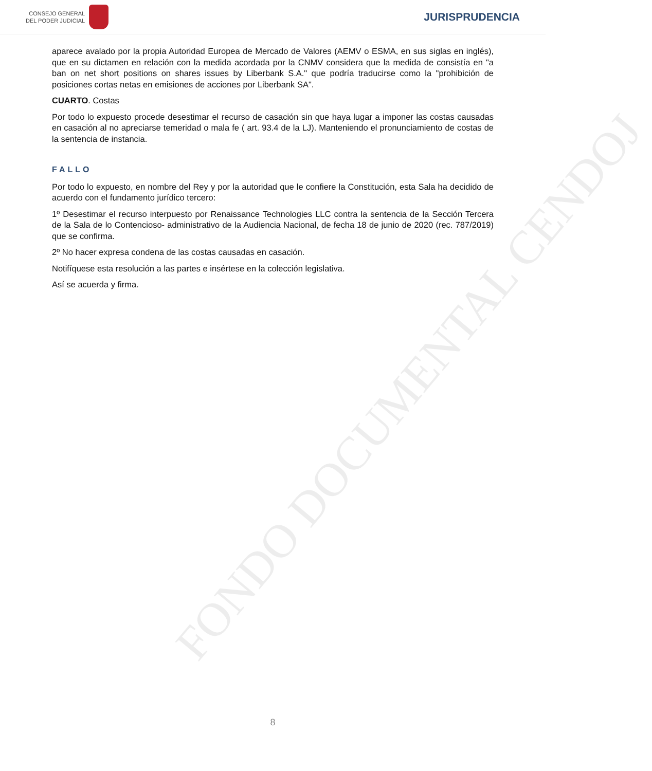CONSEJO GENERAL
DEL PODER JUDICIAL
JURISPRUDENCIA
aparece avalado por la propia Autoridad Europea de Mercado de Valores (AEMV o ESMA, en sus siglas en inglés), que en su dictamen en relación con la medida acordada por la CNMV considera que la medida de consistía en "a ban on net short positions on shares issues by Liberbank S.A." que podría traducirse como la "prohibición de posiciones cortas netas en emisiones de acciones por Liberbank SA".
CUARTO. Costas
Por todo lo expuesto procede desestimar el recurso de casación sin que haya lugar a imponer las costas causadas en casación al no apreciarse temeridad o mala fe ( art. 93.4 de la LJ). Manteniendo el pronunciamiento de costas de la sentencia de instancia.
FALLO
Por todo lo expuesto, en nombre del Rey y por la autoridad que le confiere la Constitución, esta Sala ha decidido de acuerdo con el fundamento jurídico tercero:
1º Desestimar el recurso interpuesto por Renaissance Technologies LLC contra la sentencia de la Sección Tercera de la Sala de lo Contencioso- administrativo de la Audiencia Nacional, de fecha 18 de junio de 2020 (rec. 787/2019) que se confirma.
2º No hacer expresa condena de las costas causadas en casación.
Notifíquese esta resolución a las partes e insértese en la colección legislativa.
Así se acuerda y firma.
FONDO DOCUMENTAL CENDOJ
8